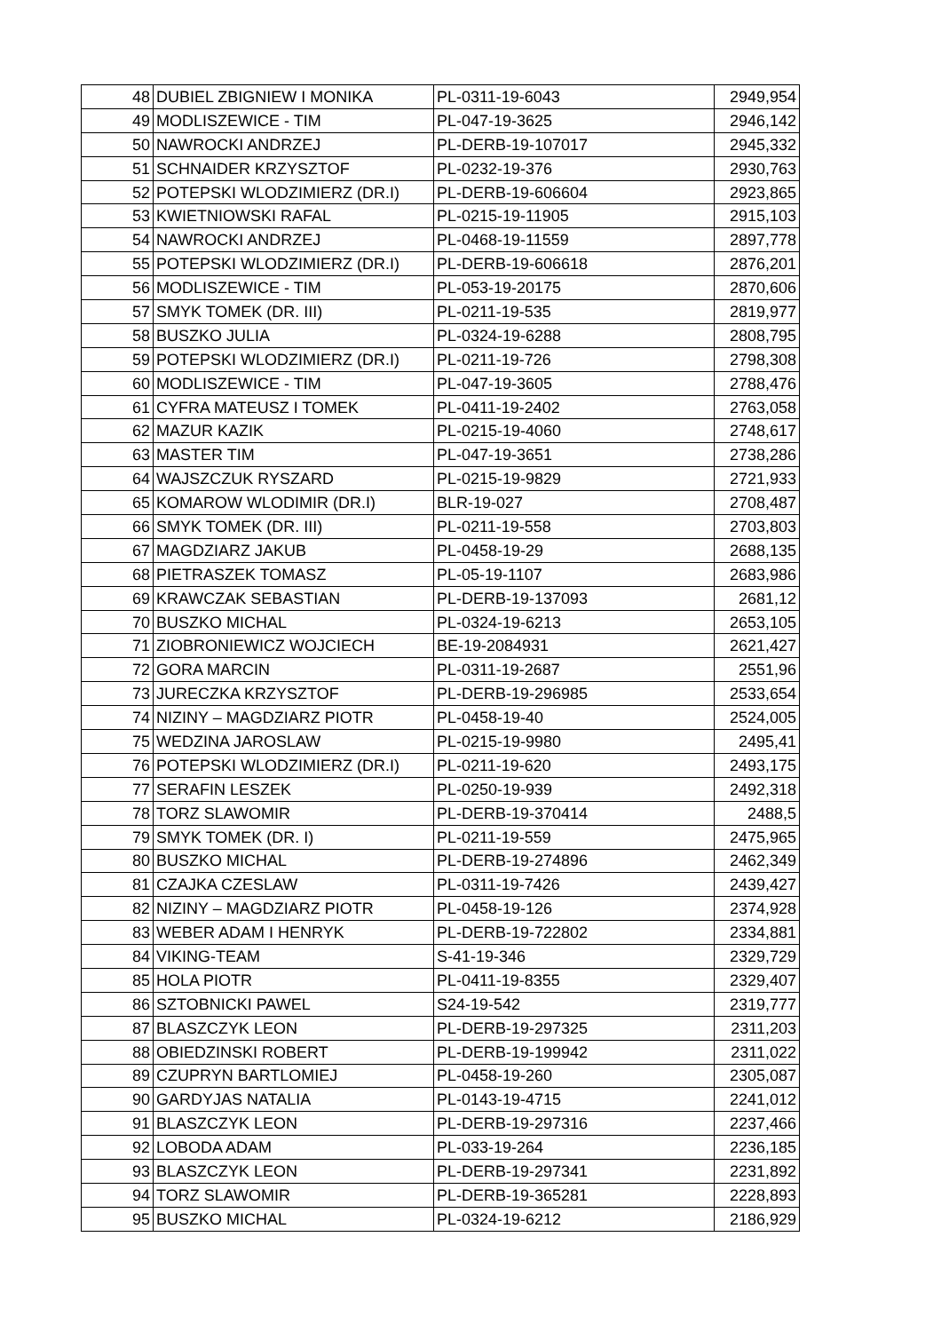| 48 | DUBIEL ZBIGNIEW I MONIKA | PL-0311-19-6043 | 2949,954 |
| 49 | MODLISZEWICE - TIM | PL-047-19-3625 | 2946,142 |
| 50 | NAWROCKI ANDRZEJ | PL-DERB-19-107017 | 2945,332 |
| 51 | SCHNAIDER KRZYSZTOF | PL-0232-19-376 | 2930,763 |
| 52 | POTEPSKI WLODZIMIERZ (DR.I) | PL-DERB-19-606604 | 2923,865 |
| 53 | KWIETNIOWSKI RAFAL | PL-0215-19-11905 | 2915,103 |
| 54 | NAWROCKI ANDRZEJ | PL-0468-19-11559 | 2897,778 |
| 55 | POTEPSKI WLODZIMIERZ (DR.I) | PL-DERB-19-606618 | 2876,201 |
| 56 | MODLISZEWICE - TIM | PL-053-19-20175 | 2870,606 |
| 57 | SMYK TOMEK (DR. III) | PL-0211-19-535 | 2819,977 |
| 58 | BUSZKO JULIA | PL-0324-19-6288 | 2808,795 |
| 59 | POTEPSKI WLODZIMIERZ (DR.I) | PL-0211-19-726 | 2798,308 |
| 60 | MODLISZEWICE - TIM | PL-047-19-3605 | 2788,476 |
| 61 | CYFRA MATEUSZ I TOMEK | PL-0411-19-2402 | 2763,058 |
| 62 | MAZUR KAZIK | PL-0215-19-4060 | 2748,617 |
| 63 | MASTER TIM | PL-047-19-3651 | 2738,286 |
| 64 | WAJSZCZUK RYSZARD | PL-0215-19-9829 | 2721,933 |
| 65 | KOMAROW WLODIMIR (DR.I) | BLR-19-027 | 2708,487 |
| 66 | SMYK TOMEK (DR. III) | PL-0211-19-558 | 2703,803 |
| 67 | MAGDZIARZ JAKUB | PL-0458-19-29 | 2688,135 |
| 68 | PIETRASZEK TOMASZ | PL-05-19-1107 | 2683,986 |
| 69 | KRAWCZAK SEBASTIAN | PL-DERB-19-137093 | 2681,12 |
| 70 | BUSZKO MICHAL | PL-0324-19-6213 | 2653,105 |
| 71 | ZIOBRONIEWICZ WOJCIECH | BE-19-2084931 | 2621,427 |
| 72 | GORA MARCIN | PL-0311-19-2687 | 2551,96 |
| 73 | JURECZKA KRZYSZTOF | PL-DERB-19-296985 | 2533,654 |
| 74 | NIZINY – MAGDZIARZ PIOTR | PL-0458-19-40 | 2524,005 |
| 75 | WEDZINA JAROSLAW | PL-0215-19-9980 | 2495,41 |
| 76 | POTEPSKI WLODZIMIERZ (DR.I) | PL-0211-19-620 | 2493,175 |
| 77 | SERAFIN LESZEK | PL-0250-19-939 | 2492,318 |
| 78 | TORZ SLAWOMIR | PL-DERB-19-370414 | 2488,5 |
| 79 | SMYK TOMEK (DR. I) | PL-0211-19-559 | 2475,965 |
| 80 | BUSZKO MICHAL | PL-DERB-19-274896 | 2462,349 |
| 81 | CZAJKA CZESLAW | PL-0311-19-7426 | 2439,427 |
| 82 | NIZINY – MAGDZIARZ PIOTR | PL-0458-19-126 | 2374,928 |
| 83 | WEBER ADAM I HENRYK | PL-DERB-19-722802 | 2334,881 |
| 84 | VIKING-TEAM | S-41-19-346 | 2329,729 |
| 85 | HOLA PIOTR | PL-0411-19-8355 | 2329,407 |
| 86 | SZTOBNICKI PAWEL | S24-19-542 | 2319,777 |
| 87 | BLASZCZYK LEON | PL-DERB-19-297325 | 2311,203 |
| 88 | OBIEDZINSKI ROBERT | PL-DERB-19-199942 | 2311,022 |
| 89 | CZUPRYN BARTLOMIEJ | PL-0458-19-260 | 2305,087 |
| 90 | GARDYJAS NATALIA | PL-0143-19-4715 | 2241,012 |
| 91 | BLASZCZYK LEON | PL-DERB-19-297316 | 2237,466 |
| 92 | LOBODA ADAM | PL-033-19-264 | 2236,185 |
| 93 | BLASZCZYK LEON | PL-DERB-19-297341 | 2231,892 |
| 94 | TORZ SLAWOMIR | PL-DERB-19-365281 | 2228,893 |
| 95 | BUSZKO MICHAL | PL-0324-19-6212 | 2186,929 |